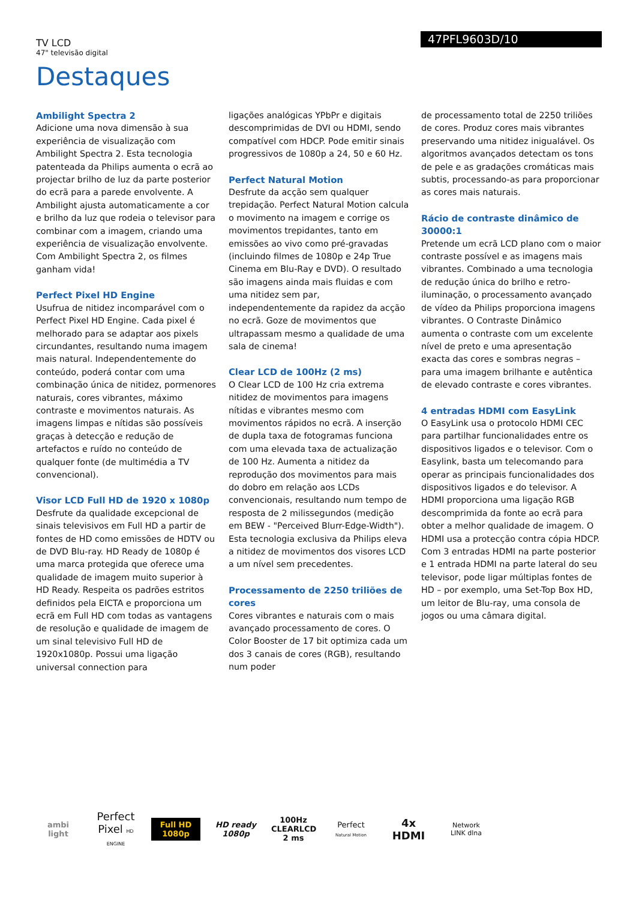TV LCD
47" televisão digital
47PFL9603D/10
Destaques
Ambilight Spectra 2
Adicione uma nova dimensão à sua experiência de visualização com Ambilight Spectra 2. Esta tecnologia patenteada da Philips aumenta o ecrã ao projectar brilho de luz da parte posterior do ecrã para a parede envolvente. A Ambilight ajusta automaticamente a cor e brilho da luz que rodeia o televisor para combinar com a imagem, criando uma experiência de visualização envolvente. Com Ambilight Spectra 2, os filmes ganham vida!
Perfect Pixel HD Engine
Usufrua de nitidez incomparável com o Perfect Pixel HD Engine. Cada pixel é melhorado para se adaptar aos pixels circundantes, resultando numa imagem mais natural. Independentemente do conteúdo, poderá contar com uma combinação única de nitidez, pormenores naturais, cores vibrantes, máximo contraste e movimentos naturais. As imagens limpas e nítidas são possíveis graças à detecção e redução de artefactos e ruído no conteúdo de qualquer fonte (de multimédia a TV convencional).
Visor LCD Full HD de 1920 x 1080p
Desfrute da qualidade excepcional de sinais televisivos em Full HD a partir de fontes de HD como emissões de HDTV ou de DVD Blu-ray. HD Ready de 1080p é uma marca protegida que oferece uma qualidade de imagem muito superior à HD Ready. Respeita os padrões estritos definidos pela EICTA e proporciona um ecrã em Full HD com todas as vantagens de resolução e qualidade de imagem de um sinal televisivo Full HD de 1920x1080p. Possui uma ligação universal connection para
ligações analógicas YPbPr e digitais descomprimidas de DVI ou HDMI, sendo compatível com HDCP. Pode emitir sinais progressivos de 1080p a 24, 50 e 60 Hz.
Perfect Natural Motion
Desfrute da acção sem qualquer trepidação. Perfect Natural Motion calcula o movimento na imagem e corrige os movimentos trepidantes, tanto em emissões ao vivo como pré-gravadas (incluindo filmes de 1080p e 24p True Cinema em Blu-Ray e DVD). O resultado são imagens ainda mais fluidas e com uma nitidez sem par, independentemente da rapidez da acção no ecrã. Goze de movimentos que ultrapassam mesmo a qualidade de uma sala de cinema!
Clear LCD de 100Hz (2 ms)
O Clear LCD de 100 Hz cria extrema nitidez de movimentos para imagens nítidas e vibrantes mesmo com movimentos rápidos no ecrã. A inserção de dupla taxa de fotogramas funciona com uma elevada taxa de actualização de 100 Hz. Aumenta a nitidez da reprodução dos movimentos para mais do dobro em relação aos LCDs convencionais, resultando num tempo de resposta de 2 milissegundos (medição em BEW - "Perceived Blurr-Edge-Width"). Esta tecnologia exclusiva da Philips eleva a nitidez de movimentos dos visores LCD a um nível sem precedentes.
Processamento de 2250 triliões de cores
Cores vibrantes e naturais com o mais avançado processamento de cores. O Color Booster de 17 bit optimiza cada um dos 3 canais de cores (RGB), resultando num poder
de processamento total de 2250 triliões de cores. Produz cores mais vibrantes preservando uma nitidez inigualável. Os algoritmos avançados detectam os tons de pele e as gradações cromáticas mais subtis, processando-as para proporcionar as cores mais naturais.
Rácio de contraste dinâmico de 30000:1
Pretende um ecrã LCD plano com o maior contraste possível e as imagens mais vibrantes. Combinado a uma tecnologia de redução única do brilho e retro-iluminação, o processamento avançado de vídeo da Philips proporciona imagens vibrantes. O Contraste Dinâmico aumenta o contraste com um excelente nível de preto e uma apresentação exacta das cores e sombras negras – para uma imagem brilhante e autêntica de elevado contraste e cores vibrantes.
4 entradas HDMI com EasyLink
O EasyLink usa o protocolo HDMI CEC para partilhar funcionalidades entre os dispositivos ligados e o televisor. Com o Easylink, basta um telecomando para operar as principais funcionalidades dos dispositivos ligados e do televisor. A HDMI proporciona uma ligação RGB descomprimida da fonte ao ecrã para obter a melhor qualidade de imagem. O HDMI usa a protecção contra cópia HDCP. Com 3 entradas HDMI na parte posterior e 1 entrada HDMI na parte lateral do seu televisor, pode ligar múltiplas fontes de HD – por exemplo, uma Set-Top Box HD, um leitor de Blu-ray, uma consola de jogos ou uma câmara digital.
ambi light
Perfect Pixel HD ENGINE
Full HD 1080p
HD ready 1080p
100Hz CLEARLCD 2 ms
Perfect Natural Motion
4x HDMI
Network LINK dlna